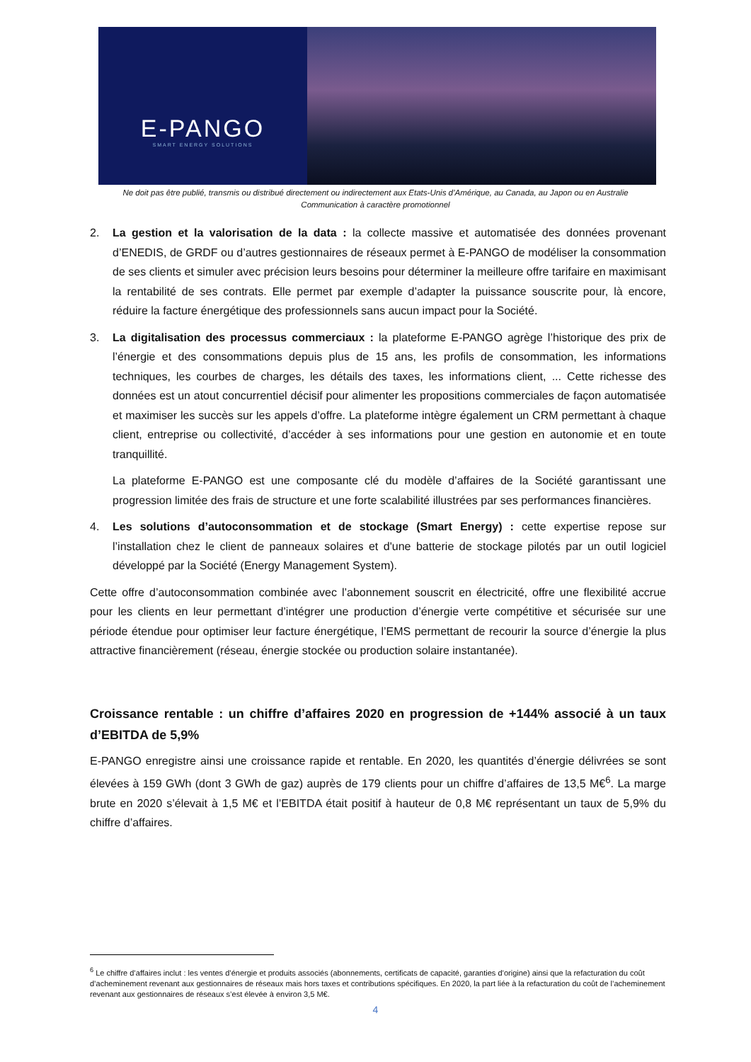E-PANGO
SMART ENERGY SOLUTIONS
Ne doit pas être publié, transmis ou distribué directement ou indirectement aux Etats-Unis d’Amérique, au Canada, au Japon ou en Australie
Communication à caractère promotionnel
2. La gestion et la valorisation de la data : la collecte massive et automatisée des données provenant d’ENEDIS, de GRDF ou d’autres gestionnaires de réseaux permet à E-PANGO de modéliser la consommation de ses clients et simuler avec précision leurs besoins pour déterminer la meilleure offre tarifaire en maximisant la rentabilité de ses contrats. Elle permet par exemple d’adapter la puissance souscrite pour, là encore, réduire la facture énergétique des professionnels sans aucun impact pour la Société.
3. La digitalisation des processus commerciaux : la plateforme E-PANGO agrège l’historique des prix de l’énergie et des consommations depuis plus de 15 ans, les profils de consommation, les informations techniques, les courbes de charges, les détails des taxes, les informations client, ... Cette richesse des données est un atout concurrentiel décisif pour alimenter les propositions commerciales de façon automatisée et maximiser les succès sur les appels d’offre. La plateforme intègre également un CRM permettant à chaque client, entreprise ou collectivité, d’accéder à ses informations pour une gestion en autonomie et en toute tranquillité.
La plateforme E-PANGO est une composante clé du modèle d’affaires de la Société garantissant une progression limitée des frais de structure et une forte scalabilité illustrées par ses performances financières.
4. Les solutions d’autoconsommation et de stockage (Smart Energy) : cette expertise repose sur l’installation chez le client de panneaux solaires et d'une batterie de stockage pilotés par un outil logiciel développé par la Société (Energy Management System).
Cette offre d’autoconsommation combinée avec l’abonnement souscrit en électricité, offre une flexibilité accrue pour les clients en leur permettant d’intégrer une production d’énergie verte compétitive et sécurisée sur une période étendue pour optimiser leur facture énergétique, l’EMS permettant de recourir la source d’énergie la plus attractive financièrement (réseau, énergie stockée ou production solaire instantanée).
Croissance rentable : un chiffre d’affaires 2020 en progression de +144% associé à un taux d’EBITDA de 5,9%
E-PANGO enregistre ainsi une croissance rapide et rentable. En 2020, les quantités d’énergie délivrées se sont élevées à 159 GWh (dont 3 GWh de gaz) auprès de 179 clients pour un chiffre d’affaires de 13,5 M€<sup>6</sup>. La marge brute en 2020 s’élevait à 1,5 M€ et l’EBITDA était positif à hauteur de 0,8 M€ représentant un taux de 5,9% du chiffre d’affaires.
<sup>6</sup> Le chiffre d’affaires inclut : les ventes d’énergie et produits associés (abonnements, certificats de capacité, garanties d’origine) ainsi que la refacturation du coût d’acheminement revenant aux gestionnaires de réseaux mais hors taxes et contributions spécifiques. En 2020, la part liée à la refacturation du coût de l’acheminement revenant aux gestionnaires de réseaux s’est élevée à environ 3,5 M€.
4